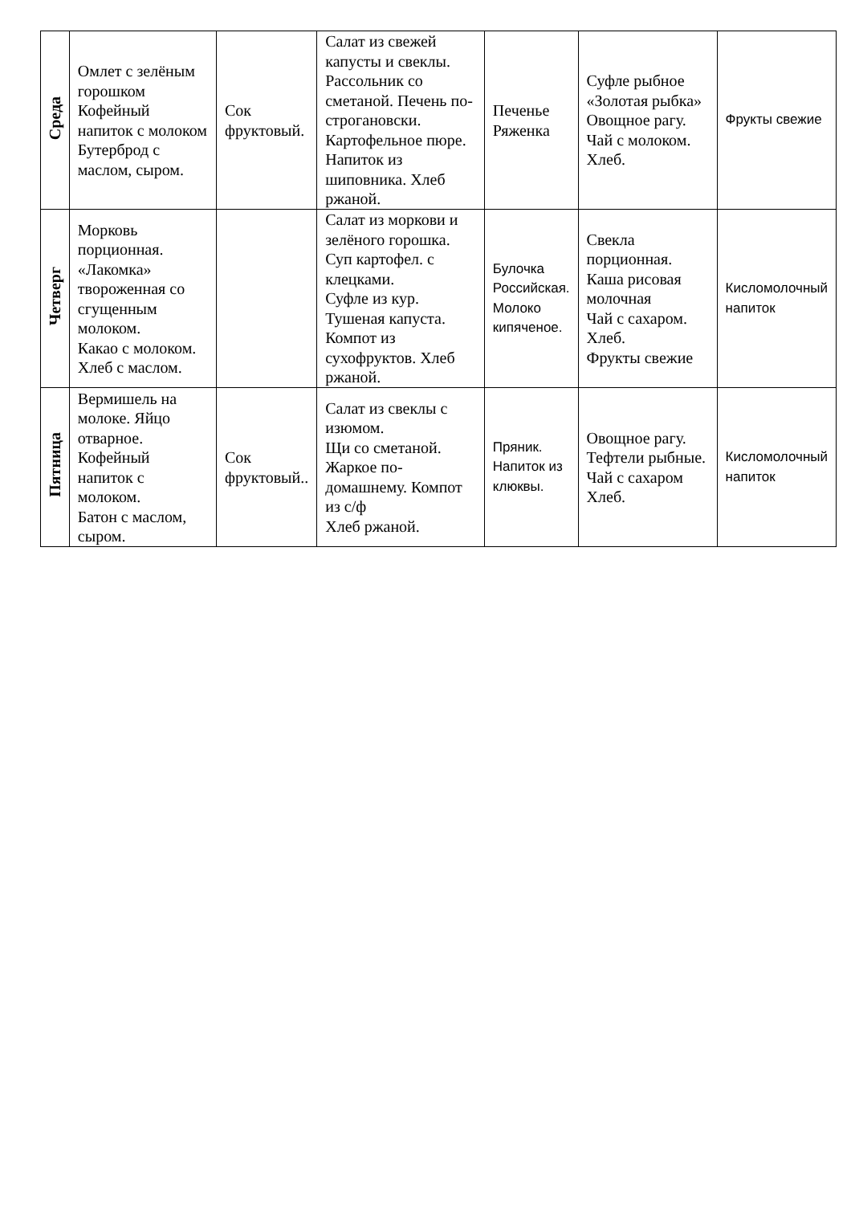| Среда | Омлет с зелёным горошком Кофейный напиток с молоком Бутерброд с маслом, сыром. | Сок фруктовый. | Салат из свежей капусты и свеклы. Рассольник со сметаной. Печень по-строгановски. Картофельное пюре. Напиток из шиповника. Хлеб ржаной. | Печенье Ряженка | Суфле рыбное «Золотая рыбка» Овощное рагу. Чай с молоком. Хлеб. | Фрукты свежие |
| Четверг | Морковь порционная. «Лакомка» твороженная со сгущенным молоком. Какао с молоком. Хлеб с маслом. | | Салат из моркови и зелёного горошка. Суп картофел. с клецками. Суфле из кур. Тушеная капуста. Компот из сухофруктов. Хлеб ржаной. | Булочка Российская. Молоко кипяченое. | Свекла порционная. Каша рисовая молочная Чай с сахаром. Хлеб. Фрукты свежие | Кисломолочный напиток |
| Пятница | Вермишель на молоке. Яйцо отварное. Кофейный напиток с молоком. Батон с маслом, сыром. | Сок фруктовый.. | Салат из свеклы с изюмом. Щи со сметаной. Жаркое по-домашнему. Компот из с/ф Хлеб ржаной. | Пряник. Напиток из клюквы. | Овощное рагу. Тефтели рыбные. Чай с сахаром Хлеб. | Кисломолочный напиток |